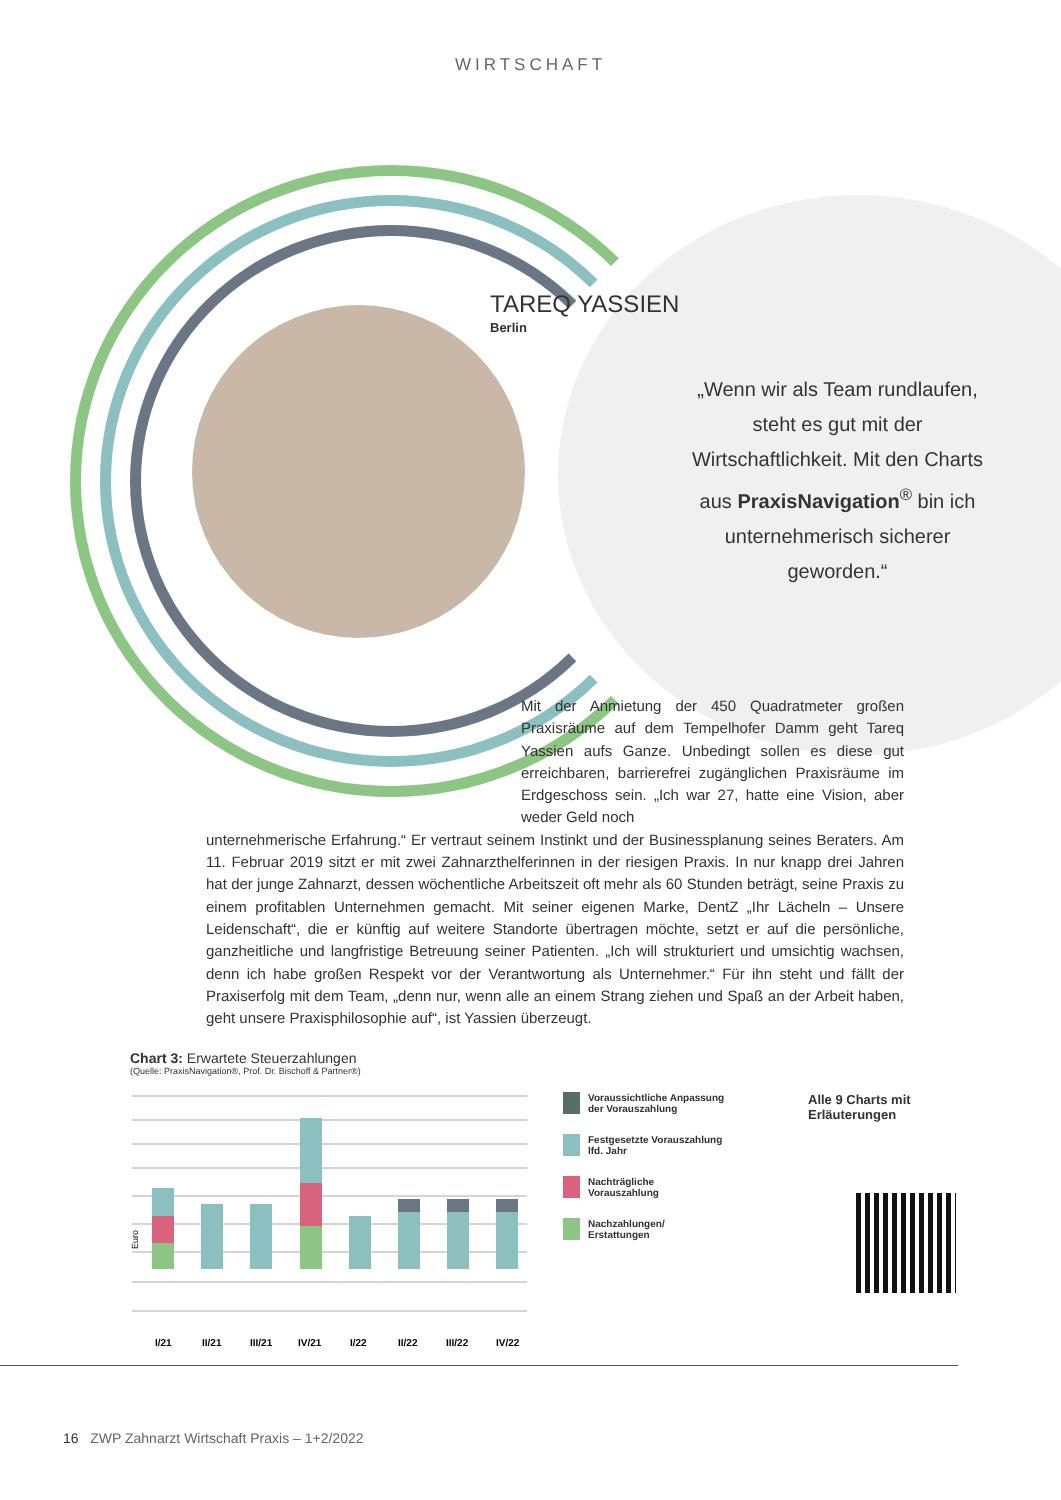WIRTSCHAFT
TAREQ YASSIEN
Berlin
„Wenn wir als Team rundlaufen, steht es gut mit der Wirtschaftlichkeit. Mit den Charts aus PraxisNavigation<sup>®</sup> bin ich unternehmerisch sicherer geworden.“
Mit der Anmietung der 450 Quadratmeter großen Praxisräume auf dem Tempelhofer Damm geht Tareq Yassien aufs Ganze. Unbedingt sollen es diese gut erreichbaren, barrierefrei zugänglichen Praxisräume im Erdgeschoss sein. „Ich war 27, hatte eine Vision, aber weder Geld noch
unternehmerische Erfahrung.“ Er vertraut seinem Instinkt und der Businessplanung seines Beraters. Am 11. Februar 2019 sitzt er mit zwei Zahnarzthelferinnen in der riesigen Praxis. In nur knapp drei Jahren hat der junge Zahnarzt, dessen wöchentliche Arbeitszeit oft mehr als 60 Stunden beträgt, seine Praxis zu einem profitablen Unternehmen gemacht. Mit seiner eigenen Marke, DentZ „Ihr Lächeln – Unsere Leidenschaft“, die er künftig auf weitere Standorte übertragen möchte, setzt er auf die persönliche, ganzheitliche und langfristige Betreuung seiner Patienten. „Ich will strukturiert und umsichtig wachsen, denn ich habe großen Respekt vor der Verantwortung als Unternehmer.“ Für ihn steht und fällt der Praxiserfolg mit dem Team, „denn nur, wenn alle an einem Strang ziehen und Spaß an der Arbeit haben, geht unsere Praxisphilosophie auf“, ist Yassien überzeugt.
Chart 3: Erwartete Steuerzahlungen
(Quelle: PraxisNavigation®, Prof. Dr. Bischoff & Partner®)
Euro
I/21
II/21
III/21
IV/21
I/22
II/22
III/22
IV/22
Voraussichtliche Anpassung
der Vorauszahlung
Festgesetzte Vorauszahlung
lfd. Jahr
Nachträgliche
Vorauszahlung
Nachzahlungen/
Erstattungen
Alle 9 Charts mit
Erläuterungen
16 ZWP Zahnarzt Wirtschaft Praxis – 1+2/2022